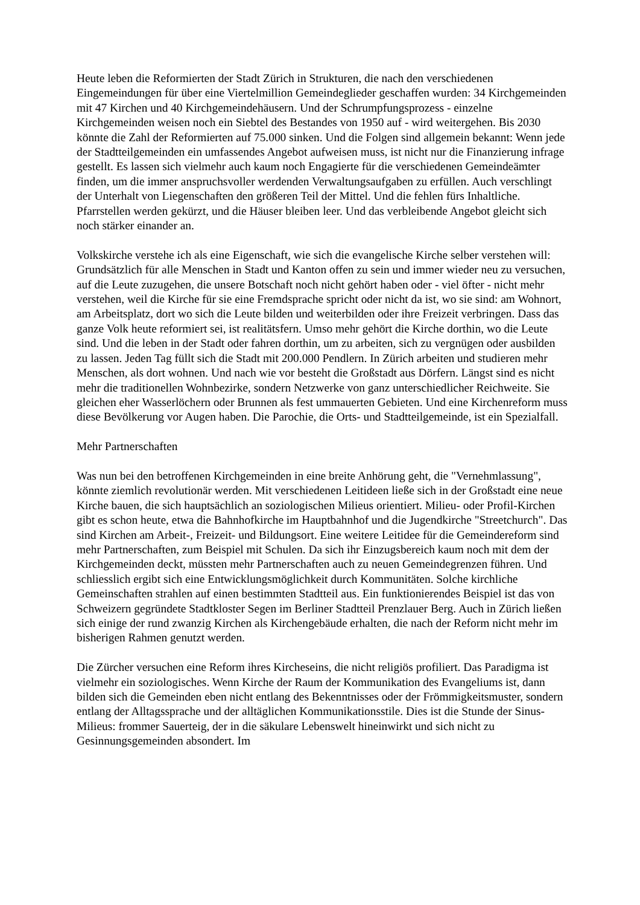Heute leben die Reformierten der Stadt Zürich in Strukturen, die nach den verschiedenen Eingemeindungen für über eine Viertelmillion Gemeindeglieder geschaffen wurden: 34 Kirchgemeinden mit 47 Kirchen und 40 Kirchgemeindehäusern. Und der Schrumpfungsprozess - einzelne Kirchgemeinden weisen noch ein Siebtel des Bestandes von 1950 auf - wird weitergehen. Bis 2030 könnte die Zahl der Reformierten auf 75.000 sinken. Und die Folgen sind allgemein bekannt: Wenn jede der Stadtteilgemeinden ein umfassendes Angebot aufweisen muss, ist nicht nur die Finanzierung infrage gestellt. Es lassen sich vielmehr auch kaum noch Engagierte für die verschiedenen Gemeindeämter finden, um die immer anspruchsvoller werdenden Verwaltungsaufgaben zu erfüllen. Auch verschlingt der Unterhalt von Liegenschaften den größeren Teil der Mittel. Und die fehlen fürs Inhaltliche. Pfarrstellen werden gekürzt, und die Häuser bleiben leer. Und das verbleibende Angebot gleicht sich noch stärker einander an.
Volkskirche verstehe ich als eine Eigenschaft, wie sich die evangelische Kirche selber verstehen will: Grundsätzlich für alle Menschen in Stadt und Kanton offen zu sein und immer wieder neu zu versuchen, auf die Leute zuzugehen, die unsere Botschaft noch nicht gehört haben oder - viel öfter - nicht mehr verstehen, weil die Kirche für sie eine Fremdsprache spricht oder nicht da ist, wo sie sind: am Wohnort, am Arbeitsplatz, dort wo sich die Leute bilden und weiterbilden oder ihre Freizeit verbringen. Dass das ganze Volk heute reformiert sei, ist realitätsfern. Umso mehr gehört die Kirche dorthin, wo die Leute sind. Und die leben in der Stadt oder fahren dorthin, um zu arbeiten, sich zu vergnügen oder ausbilden zu lassen. Jeden Tag füllt sich die Stadt mit 200.000 Pendlern. In Zürich arbeiten und studieren mehr Menschen, als dort wohnen. Und nach wie vor besteht die Großstadt aus Dörfern. Längst sind es nicht mehr die traditionellen Wohnbezirke, sondern Netzwerke von ganz unterschiedlicher Reichweite. Sie gleichen eher Wasserlöchern oder Brunnen als fest ummauerten Gebieten. Und eine Kirchenreform muss diese Bevölkerung vor Augen haben. Die Parochie, die Orts- und Stadtteilgemeinde, ist ein Spezialfall.
Mehr Partnerschaften
Was nun bei den betroffenen Kirchgemeinden in eine breite Anhörung geht, die "Vernehmlassung", könnte ziemlich revolutionär werden. Mit verschiedenen Leitideen ließe sich in der Großstadt eine neue Kirche bauen, die sich hauptsächlich an soziologischen Milieus orientiert. Milieu- oder Profil-Kirchen gibt es schon heute, etwa die Bahnhofkirche im Hauptbahnhof und die Jugendkirche "Streetchurch". Das sind Kirchen am Arbeit-, Freizeit- und Bildungsort. Eine weitere Leitidee für die Gemeindereform sind mehr Partnerschaften, zum Beispiel mit Schulen. Da sich ihr Einzugsbereich kaum noch mit dem der Kirchgemeinden deckt, müssten mehr Partnerschaften auch zu neuen Gemeindegrenzen führen. Und schliesslich ergibt sich eine Entwicklungsmöglichkeit durch Kommunitäten. Solche kirchliche Gemeinschaften strahlen auf einen bestimmten Stadtteil aus. Ein funktionierendes Beispiel ist das von Schweizern gegründete Stadtkloster Segen im Berliner Stadtteil Prenzlauer Berg. Auch in Zürich ließen sich einige der rund zwanzig Kirchen als Kirchengebäude erhalten, die nach der Reform nicht mehr im bisherigen Rahmen genutzt werden.
Die Zürcher versuchen eine Reform ihres Kircheseins, die nicht religiös profiliert. Das Paradigma ist vielmehr ein soziologisches. Wenn Kirche der Raum der Kommunikation des Evangeliums ist, dann bilden sich die Gemeinden eben nicht entlang des Bekenntnisses oder der Frömmigkeitsmuster, sondern entlang der Alltagssprache und der alltäglichen Kommunikationsstile. Dies ist die Stunde der Sinus-Milieus: frommer Sauerteig, der in die säkulare Lebenswelt hineinwirkt und sich nicht zu Gesinnungsgemeinden absondert. Im